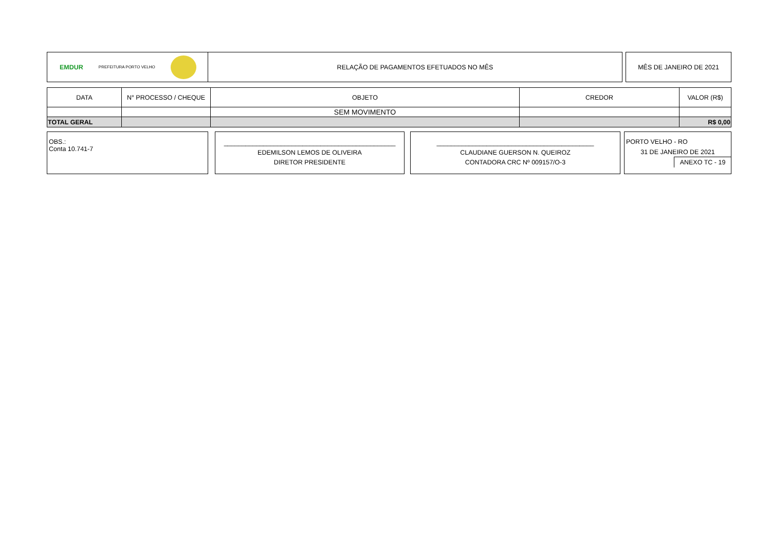EMDUR PREFEITURA PORTO VELHO
RELAÇÃO DE PAGAMENTOS EFETUADOS NO MÊS
MÊS DE JANEIRO DE 2021
| DATA | N° PROCESSO / CHEQUE | OBJETO | CREDOR | VALOR (R$) |
| --- | --- | --- | --- | --- |
| | | SEM MOVIMENTO | | |
| TOTAL GERAL | | | | R$ 0,00 |
OBS.:
Conta 10.741-7
________________________________________________
EDEMILSON LEMOS DE OLIVEIRA
DIRETOR PRESIDENTE
____________________________________________
CLAUDIANE GUERSON N. QUEIROZ
CONTADORA CRC Nº 009157/O-3
PORTO VELHO - RO
31 DE JANEIRO DE 2021
ANEXO TC - 19